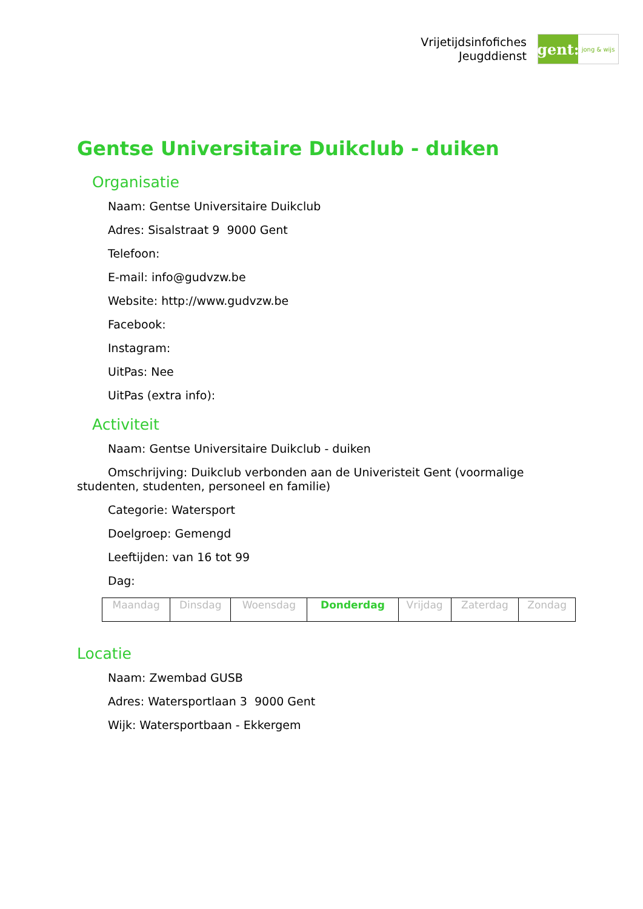Vrijetijdsinfofiches
Jeugddienst
gent:
jong & wijs
Gentse Universitaire Duikclub - duiken
Organisatie
Naam: Gentse Universitaire Duikclub
Adres: Sisalstraat 9 9000 Gent
Telefoon:
E-mail: info@gudvzw.be
Website: http://www.gudvzw.be
Facebook:
Instagram:
UitPas: Nee
UitPas (extra info):
Activiteit
Naam: Gentse Universitaire Duikclub - duiken
Omschrijving: Duikclub verbonden aan de Univeristeit Gent (voormalige studenten, studenten, personeel en familie)
Categorie: Watersport
Doelgroep: Gemengd
Leeftijden: van 16 tot 99
Dag:
| Maandag | Dinsdag | Woensdag | Donderdag | Vrijdag | Zaterdag | Zondag |
Locatie
Naam: Zwembad GUSB
Adres: Watersportlaan 3 9000 Gent
Wijk: Watersportbaan - Ekkergem